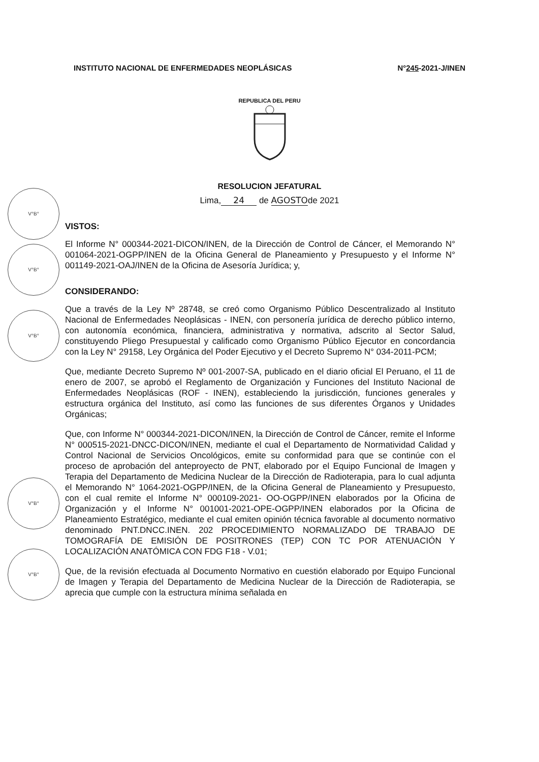INSTITUTO NACIONAL DE ENFERMEDADES NEOPLÁSICAS N°245-2021-J/INEN
REPUBLICA DEL PERU
RESOLUCION JEFATURAL
Lima, 24 de AGOSTO de 2021
V°B°
V°B°
V°B°
V°B°
V°B°
VISTOS:
El Informe N° 000344-2021-DICON/INEN, de la Dirección de Control de Cáncer, el Memorando N° 001064-2021-OGPP/INEN de la Oficina General de Planeamiento y Presupuesto y el Informe N° 001149-2021-OAJ/INEN de la Oficina de Asesoría Jurídica; y,
CONSIDERANDO:
Que a través de la Ley Nº 28748, se creó como Organismo Público Descentralizado al Instituto Nacional de Enfermedades Neoplásicas - INEN, con personería jurídica de derecho público interno, con autonomía económica, financiera, administrativa y normativa, adscrito al Sector Salud, constituyendo Pliego Presupuestal y calificado como Organismo Público Ejecutor en concordancia con la Ley N° 29158, Ley Orgánica del Poder Ejecutivo y el Decreto Supremo N° 034-2011-PCM;
Que, mediante Decreto Supremo Nº 001-2007-SA, publicado en el diario oficial El Peruano, el 11 de enero de 2007, se aprobó el Reglamento de Organización y Funciones del Instituto Nacional de Enfermedades Neoplásicas (ROF - INEN), estableciendo la jurisdicción, funciones generales y estructura orgánica del Instituto, así como las funciones de sus diferentes Órganos y Unidades Orgánicas;
Que, con Informe N° 000344-2021-DICON/INEN, la Dirección de Control de Cáncer, remite el Informe N° 000515-2021-DNCC-DICON/INEN, mediante el cual el Departamento de Normatividad Calidad y Control Nacional de Servicios Oncológicos, emite su conformidad para que se continúe con el proceso de aprobación del anteproyecto de PNT, elaborado por el Equipo Funcional de Imagen y Terapia del Departamento de Medicina Nuclear de la Dirección de Radioterapia, para lo cual adjunta el Memorando N° 1064-2021-OGPP/INEN, de la Oficina General de Planeamiento y Presupuesto, con el cual remite el Informe N° 000109-2021- OO-OGPP/INEN elaborados por la Oficina de Organización y el Informe N° 001001-2021-OPE-OGPP/INEN elaborados por la Oficina de Planeamiento Estratégico, mediante el cual emiten opinión técnica favorable al documento normativo denominado PNT.DNCC.INEN. 202 PROCEDIMIENTO NORMALIZADO DE TRABAJO DE TOMOGRAFÍA DE EMISIÓN DE POSITRONES (TEP) CON TC POR ATENUACIÓN Y LOCALIZACIÓN ANATÓMICA CON FDG F18 - V.01;
Que, de la revisión efectuada al Documento Normativo en cuestión elaborado por Equipo Funcional de Imagen y Terapia del Departamento de Medicina Nuclear de la Dirección de Radioterapia, se aprecia que cumple con la estructura mínima señalada en